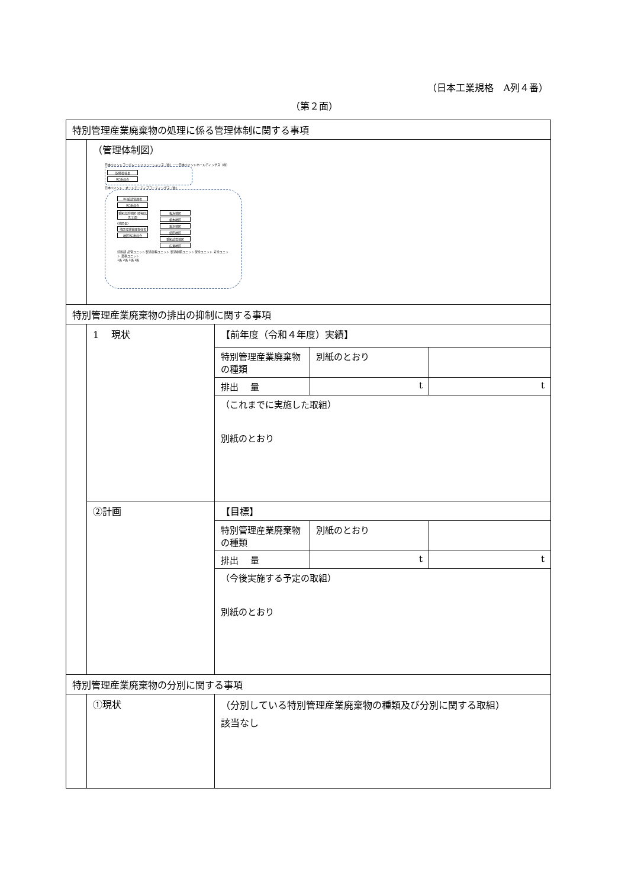（日本工業規格　A列４番）
（第２面）
| 特別管理産業廃棄物の処理に係る管理体制に関する事項 | | |
| | （管理体制図） 日本ペイントコーポレートソリューションズ（株）――日本ペイントホールディングス（株） 取締役社長 RC委員会 日本ペイント・オートモーティブコーティングス（株） RC統括管理者 RC委員会 愛知高浜地区 (愛知高浜工場) (地区長) 地区環境管理責任者 地区RC委員会 枚方地区 栃木地区 東京地区 盛田地区 愛知武豊地区 広島地区 技術部 品管ユニット 製造塗料ユニット 製造樹脂ユニット 保全ユニット 安全ユニット 業務ユニット 1係 2係 3係 1係 | |
| 特別管理産業廃棄物の排出の抑制に関する事項 | | |
| | 1 現状 | / 【前年度（令和４年度）実績】 / / / / 特別管理産業廃棄物の種類 / 別紙のとおり / / / 排出 量 / t / t / / （これまでに実施した取組） 別紙のとおり / / / |
| | ②計画 | / 【目標】 / / / / 特別管理産業廃棄物の種類 / 別紙のとおり / / / 排出 量 / t / t / / （今後実施する予定の取組） 別紙のとおり / / / |
| 特別管理産業廃棄物の分別に関する事項 | | |
| | ①現状 | （分別している特別管理産業廃棄物の種類及び分別に関する取組） 該当なし |